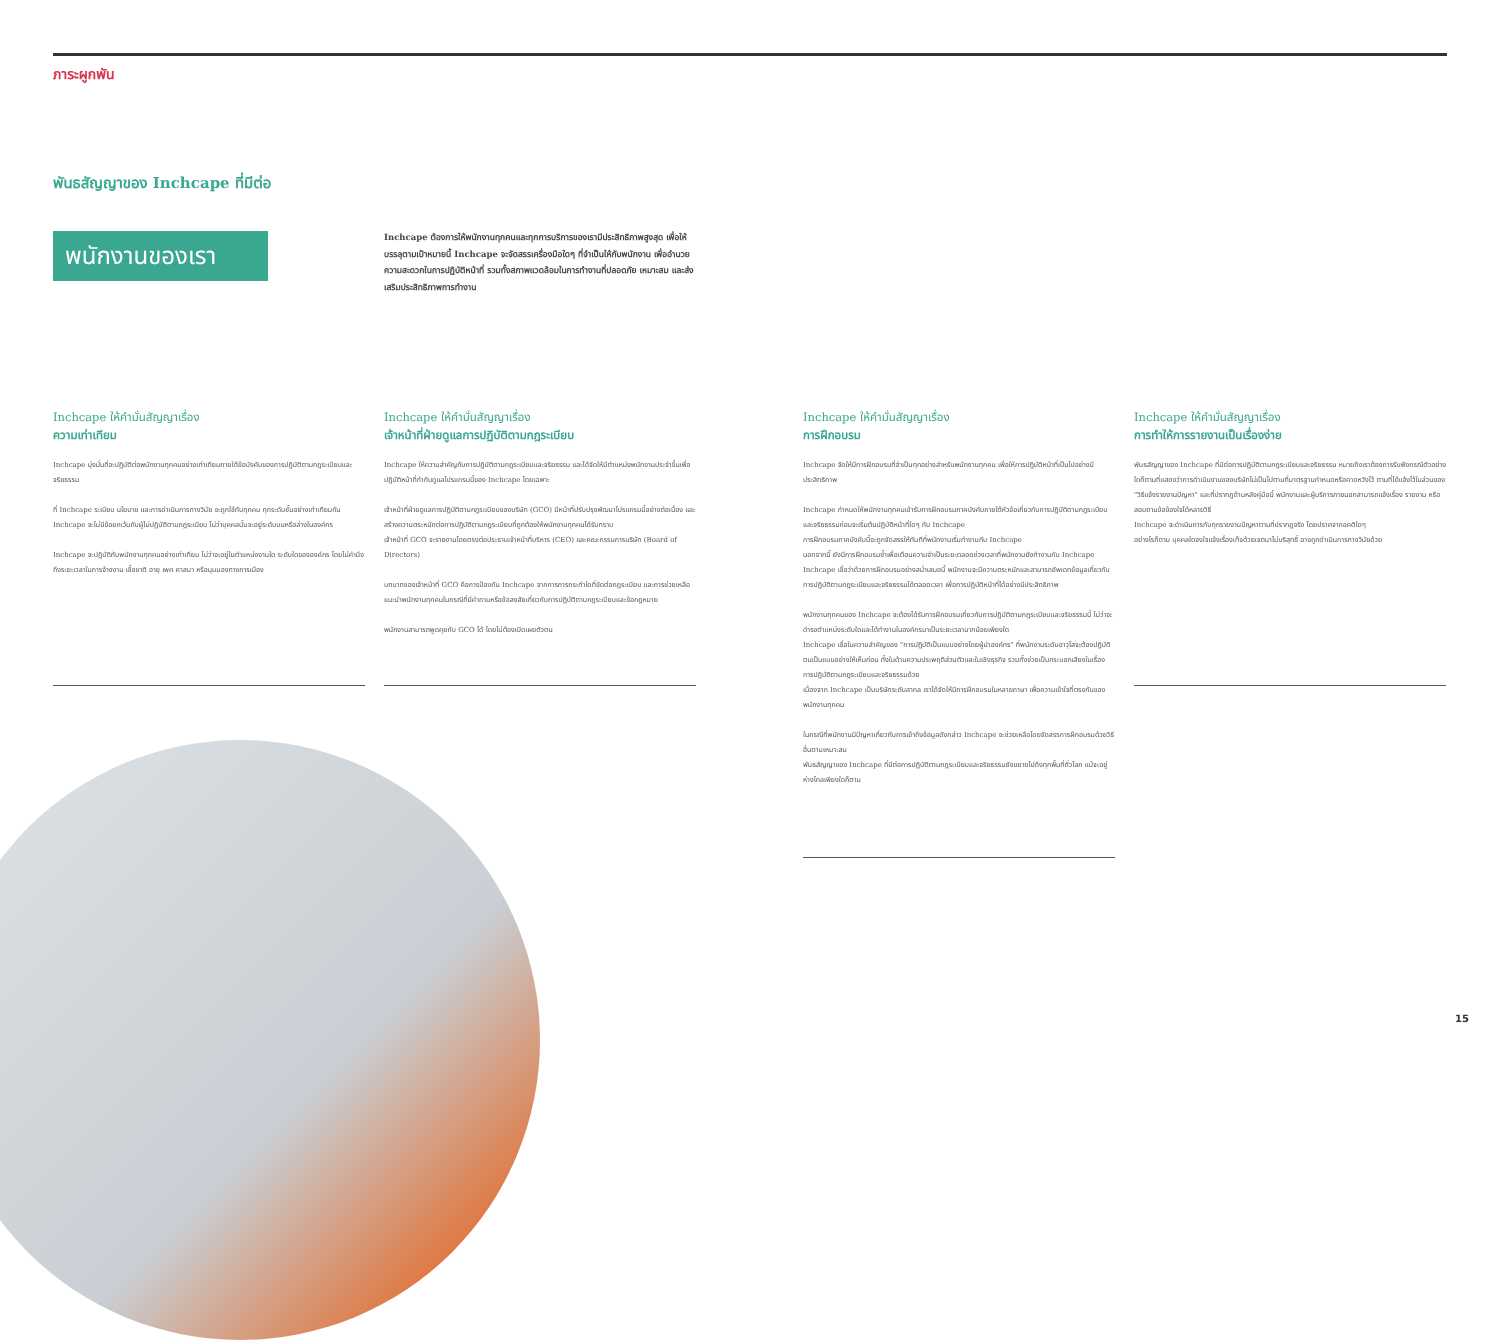ภาระผูกพัน
พันธสัญญาของ Inchcape ที่มีต่อ
พนักงานของเรา
Inchcape ต้องการให้พนักงานทุกคนและทุกการบริการของเรามีประสิทธิภาพสูงสุด เพื่อให้บรรลุตามเป้าหมายนี้ Inchcape จะจัดสรรเครื่องมือใดๆ ที่จำเป็นให้กับพนักงาน เพื่ออำนวยความสะดวกในการปฏิบัติหน้าที่ รวมทั้งสภาพแวดล้อมในการทำงานที่ปลอดภัย เหมาะสม และส่งเสริมประสิทธิภาพการทำงาน
Inchcape ให้คำมั่นสัญญาเรื่อง
ความเท่าเทียม
Inchcape มุ่งมั่นที่จะปฏิบัติต่อพนักงานทุกคนอย่างเท่าเทียมภายใต้ข้อบังคับของการปฏิบัติตามกฎระเบียบและจริยธรรม
ที่ Inchcape ระเบียบ นโยบาย และการดำเนินการทางวินัย จะถูกใช้กับทุกคน ทุกระดับชั้นอย่างเท่าเทียมกัน
Inchcape จะไม่มีข้อยกเว้นกับผู้ไม่ปฏิบัติตามกฎระเบียบ ไม่ว่าบุคคลนั้นจะอยู่ระดับบนหรือล่างในองค์กร
Inchcape จะปฏิบัติกับพนักงานทุกคนอย่างเท่าเทียม ไม่ว่าจะอยู่ในตำแหน่งงานใด ระดับใดขององค์กร โดยไม่คำนึงถึงระยะเวลาในการจ้างงาน เชื้อชาติ อายุ เพศ ศาสนา หรือมุมมองทางการเมือง
Inchcape ให้คำมั่นสัญญาเรื่อง
เจ้าหน้าที่ฝ่ายดูแลการปฏิบัติตามกฎระเบียบ
Inchcape ให้ความสำคัญกับการปฏิบัติตามกฎระเบียบและจริยธรรม และได้จัดให้มีตำแหน่งพนักงานประจำขึ้นเพื่อปฏิบัติหน้าที่กำกับดูแลโปรแกรมนี้ของ Inchcape โดยเฉพาะ
เจ้าหน้าที่ฝ่ายดูแลการปฏิบัติตามกฎระเบียบของบริษัท (GCO) มีหน้าที่ปรับปรุงพัฒนาโปรแกรมนี้อย่างต่อเนื่อง และสร้างความตระหนักต่อการปฏิบัติตามกฎระเบียบที่ถูกต้องให้พนักงานทุกคนได้รับทราบ
เจ้าหน้าที่ GCO จะรายงานโดยตรงต่อประธานเจ้าหน้าที่บริหาร (CEO) และคณะกรรมการบริษัท (Board of Directors)
บทบาทของเจ้าหน้าที่ GCO คือการป้องกัน Inchcape จากการการกระทำใดที่ขัดต่อกฎระเบียบ และการช่วยเหลือแนะนำพนักงานทุกคนในกรณีที่มีคำถามหรือข้อสงสัยเกี่ยวกับการปฏิบัติตามกฎระเบียบและข้อกฎหมาย
พนักงานสามารถพูดคุยกับ GCO ได้ โดยไม่ต้องเปิดเผยตัวตน
Inchcape ให้คำมั่นสัญญาเรื่อง
การฝึกอบรม
Inchcape จัดให้มีการฝึกอบรมที่จำเป็นทุกอย่างสำหรับพนักงานทุกคน เพื่อให้การปฏิบัติหน้าที่เป็นไปอย่างมีประสิทธิภาพ
Inchcape กำหนดให้พนักงานทุกคนเข้ารับการฝึกอบรมภาคบังคับภายใต้หัวข้อเกี่ยวกับการปฏิบัติตามกฎระเบียบและจริยธรรมก่อนจะเริ่มต้นปฏิบัติหน้าที่ใดๆ กับ Inchcape
การฝึกอบรมภาคบังคับนี้จะถูกจัดสรรให้ทันทีที่พนักงานเริ่มทำงานกับ Inchcape
นอกจากนี้ ยังมีการฝึกอบรมซ้ำเพื่อเตือนความจำเป็นระยะตลอดช่วงเวลาที่พนักงานยังทำงานกับ Inchcape
Inchcape เชื่อว่าด้วยการฝึกอบรมอย่างสม่ำเสมอนี้ พนักงานจะมีความตระหนักและสามารถอัพเดทข้อมูลเกี่ยวกับการปฏิบัติตามกฎระเบียบและจริยธรรมได้ตลอดเวลา เพื่อการปฏิบัติหน้าที่ได้อย่างมีประสิทธิภาพ
พนักงานทุกคนของ Inchcape จะต้องได้รับการฝึกอบรมเกี่ยวกับการปฏิบัติตามกฎระเบียบและจริยธรรมนี้ ไม่ว่าจะดำรงตำแหน่งระดับใดและได้ทำงานในองค์กรมาเป็นระยะเวลามากน้อยเพียงใด
Inchcape เชื่อในความสำคัญของ "การปฏิบัติเป็นแบบอย่างโดยผู้นำองค์กร" ที่พนักงานระดับอาวุโสจะต้องปฏิบัติตนเป็นแบบอย่างให้เห็นก่อน ทั้งในด้านความประพฤติส่วนตัวและในเชิงธุรกิจ รวมทั้งช่วยเป็นกระบอกเสียงในเรื่องการปฏิบัติตามกฎระเบียบและจริยธรรมด้วย
เนื่องจาก Inchcape เป็นบริษัทระดับสากล เราได้จัดให้มีการฝึกอบรมในหลายภาษา เพื่อความเข้าใจที่ตรงกันของพนักงานทุกคน
ในกรณีที่พนักงานมีปัญหาเกี่ยวกับการเข้าถึงข้อมูลดังกล่าว Inchcape จะช่วยเหลือโดยจัดสรรการฝึกอบรมด้วยวิธีอื่นตามเหมาะสม
พันธสัญญาของ Inchcape ที่มีต่อการปฏิบัติตามกฎระเบียบและจริยธรรมยังขยายไปถึงทุกพื้นที่ทั่วโลก แม้จะอยู่ห่างไกลเพียงใดก็ตาม
Inchcape ให้คำมั่นสัญญาเรื่อง
การทำให้การรายงานเป็นเรื่องง่าย
พันธสัญญาของ Inchcape ที่มีต่อการปฏิบัติตามกฎระเบียบและจริยธรรม หมายถึงเราต้องการรับฟังกรณีตัวอย่างใดก็ตามที่แสดงว่าการดำเนินงานของบริษัทไม่เป็นไปตามที่มาตรฐานกำหนดหรือคาดหวังไว้ ตามที่ได้แจ้งไว้ในส่วนของ "วิธีแจ้งรายงานปัญหา" และที่ปรากฏด้านหลังคู่มือนี้ พนักงานและผู้บริการภายนอกสามารถแจ้งเรื่อง รายงาน หรือสอบถามข้อข้องใจได้หลายวิธี
Inchcape จะดำเนินการกับทุกรายงานปัญหาตามที่ปรากฏจริง โดยปราศจากอคติใดๆ
อย่างไรก็ตาม บุคคลใดจงใจแจ้งเรื่องเท็จด้วยเจตนาไม่บริสุทธิ์ อาจถูกดำเนินการทางวินัยด้วย
15